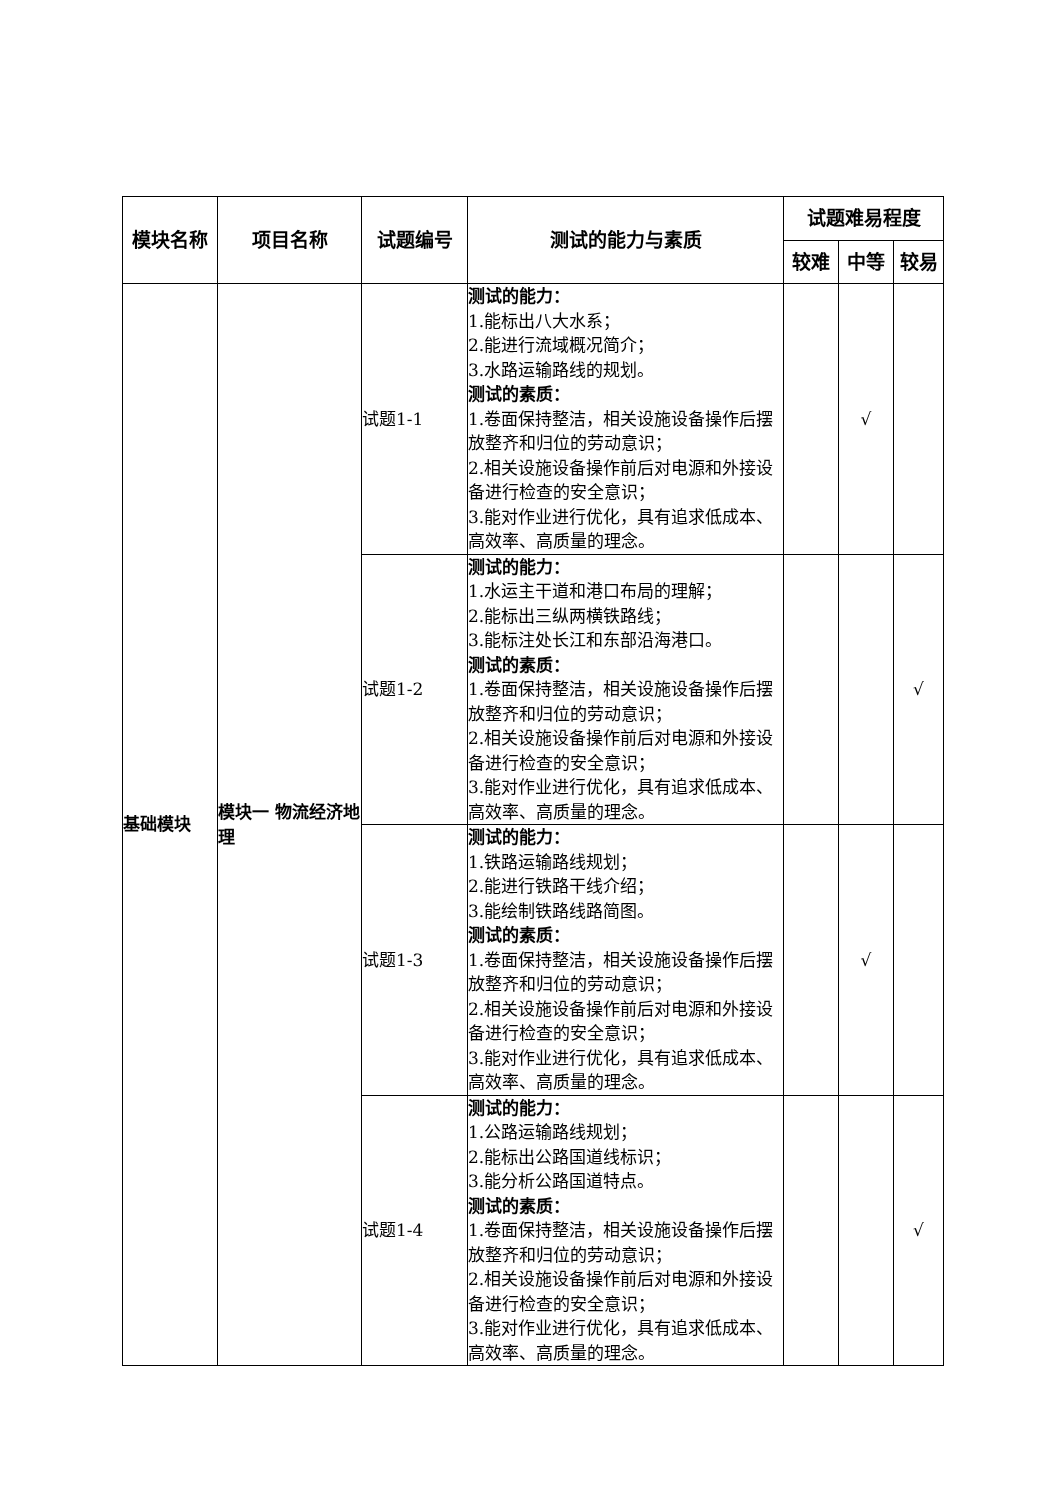| 模块名称 | 项目名称 | 试题编号 | 测试的能力与素质 | 试题难易程度 | | |
| --- | --- | --- | --- | --- | --- | --- |
| | | | | 较难 | 中等 | 较易 |
| 基础模块 | 模块一 物流经济地理 | 试题1-1 | 测试的能力： 1.能标出八大水系； 2.能进行流域概况简介； 3.水路运输路线的规划。 测试的素质： 1.卷面保持整洁，相关设施设备操作后摆放整齐和归位的劳动意识； 2.相关设施设备操作前后对电源和外接设备进行检查的安全意识； 3.能对作业进行优化，具有追求低成本、高效率、高质量的理念。 | | √ | |
| | | 试题1-2 | 测试的能力： 1.水运主干道和港口布局的理解； 2.能标出三纵两横铁路线； 3.能标注处长江和东部沿海港口。 测试的素质： 1.卷面保持整洁，相关设施设备操作后摆放整齐和归位的劳动意识； 2.相关设施设备操作前后对电源和外接设备进行检查的安全意识； 3.能对作业进行优化，具有追求低成本、高效率、高质量的理念。 | | | √ |
| | | 试题1-3 | 测试的能力： 1.铁路运输路线规划； 2.能进行铁路干线介绍； 3.能绘制铁路线路简图。 测试的素质： 1.卷面保持整洁，相关设施设备操作后摆放整齐和归位的劳动意识； 2.相关设施设备操作前后对电源和外接设备进行检查的安全意识； 3.能对作业进行优化，具有追求低成本、高效率、高质量的理念。 | | √ | |
| | | 试题1-4 | 测试的能力： 1.公路运输路线规划； 2.能标出公路国道线标识； 3.能分析公路国道特点。 测试的素质： 1.卷面保持整洁，相关设施设备操作后摆放整齐和归位的劳动意识； 2.相关设施设备操作前后对电源和外接设备进行检查的安全意识； 3.能对作业进行优化，具有追求低成本、高效率、高质量的理念。 | | | √ |